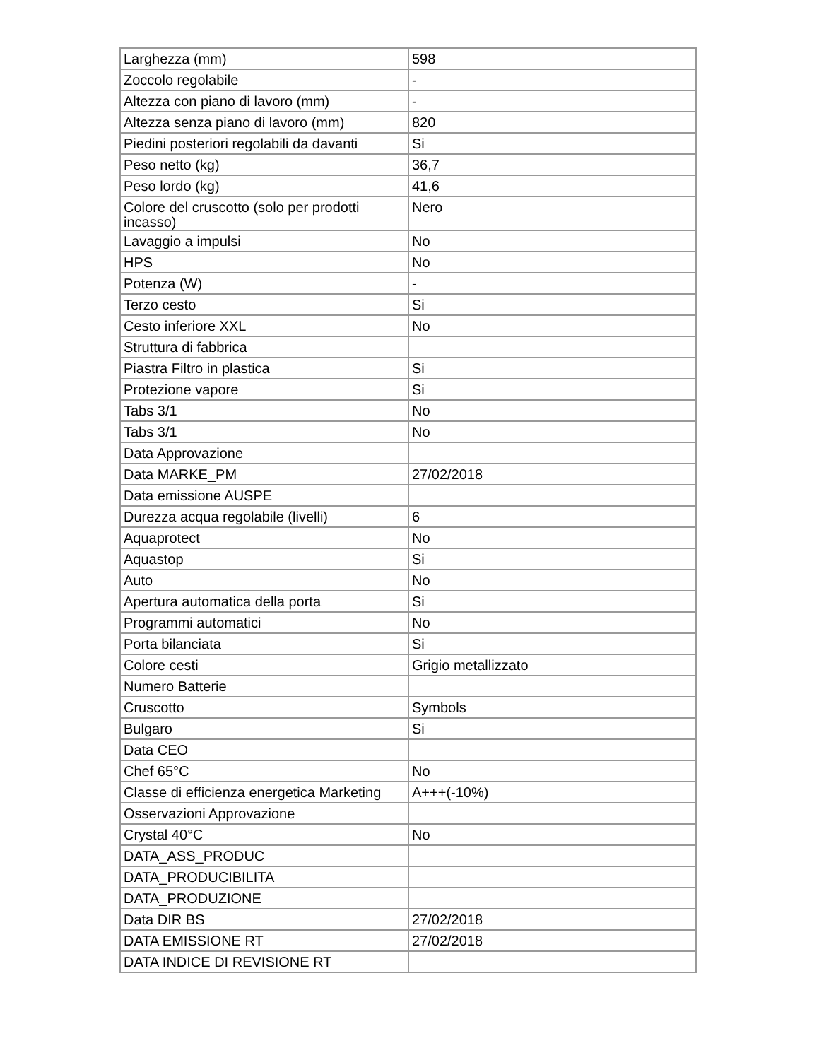| Larghezza (mm) | 598 |
| Zoccolo regolabile | - |
| Altezza con piano di lavoro (mm) | - |
| Altezza senza piano di lavoro (mm) | 820 |
| Piedini posteriori regolabili da davanti | Si |
| Peso netto (kg) | 36,7 |
| Peso lordo (kg) | 41,6 |
| Colore del cruscotto (solo per prodotti incasso) | Nero |
| Lavaggio a impulsi | No |
| HPS | No |
| Potenza (W) | - |
| Terzo cesto | Si |
| Cesto inferiore XXL | No |
| Struttura di fabbrica | |
| Piastra Filtro in plastica | Si |
| Protezione vapore | Si |
| Tabs 3/1 | No |
| Tabs 3/1 | No |
| Data Approvazione | |
| Data MARKE_PM | 27/02/2018 |
| Data emissione AUSPE | |
| Durezza acqua regolabile (livelli) | 6 |
| Aquaprotect | No |
| Aquastop | Si |
| Auto | No |
| Apertura automatica della porta | Si |
| Programmi automatici | No |
| Porta bilanciata | Si |
| Colore cesti | Grigio metallizzato |
| Numero Batterie | |
| Cruscotto | Symbols |
| Bulgaro | Si |
| Data CEO | |
| Chef 65°C | No |
| Classe di efficienza energetica Marketing | A+++(-10%) |
| Osservazioni Approvazione | |
| Crystal 40°C | No |
| DATA_ASS_PRODUC | |
| DATA_PRODUCIBILITA | |
| DATA_PRODUZIONE | |
| Data DIR BS | 27/02/2018 |
| DATA EMISSIONE RT | 27/02/2018 |
| DATA INDICE DI REVISIONE RT | |